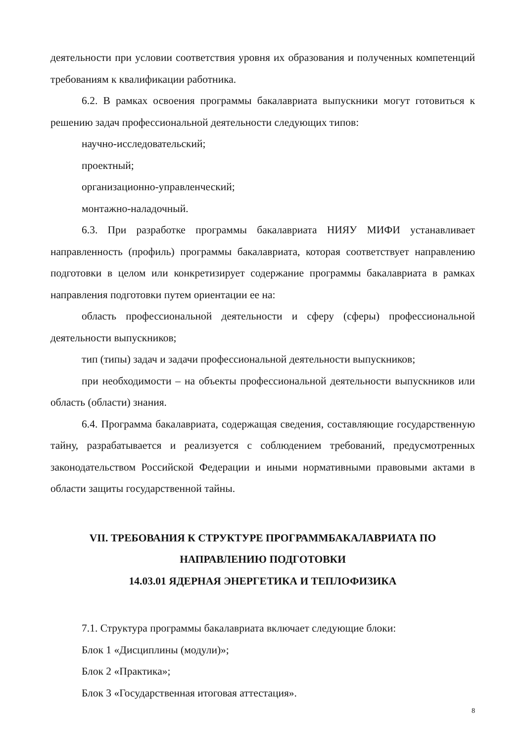деятельности при условии соответствия уровня их образования и полученных компетенций требованиям к квалификации работника.
6.2. В рамках освоения программы бакалавриата выпускники могут готовиться к решению задач профессиональной деятельности следующих типов:
научно-исследовательский;
проектный;
организационно-управленческий;
монтажно-наладочный.
6.3. При разработке программы бакалавриата НИЯУ МИФИ устанавливает направленность (профиль) программы бакалавриата, которая соответствует направлению подготовки в целом или конкретизирует содержание программы бакалавриата в рамках направления подготовки путем ориентации ее на:
область профессиональной деятельности и сферу (сферы) профессиональной деятельности выпускников;
тип (типы) задач и задачи профессиональной деятельности выпускников;
при необходимости – на объекты профессиональной деятельности выпускников или область (области) знания.
6.4. Программа бакалавриата, содержащая сведения, составляющие государственную тайну, разрабатывается и реализуется с соблюдением требований, предусмотренных законодательством Российской Федерации и иными нормативными правовыми актами в области защиты государственной тайны.
VII. ТРЕБОВАНИЯ К СТРУКТУРЕ ПРОГРАММБАКАЛАВРИАТА ПО НАПРАВЛЕНИЮ ПОДГОТОВКИ
14.03.01 ЯДЕРНАЯ ЭНЕРГЕТИКА И ТЕПЛОФИЗИКА
7.1. Структура программы бакалавриата включает следующие блоки:
Блок 1 «Дисциплины (модули)»;
Блок 2 «Практика»;
Блок 3 «Государственная итоговая аттестация».
8